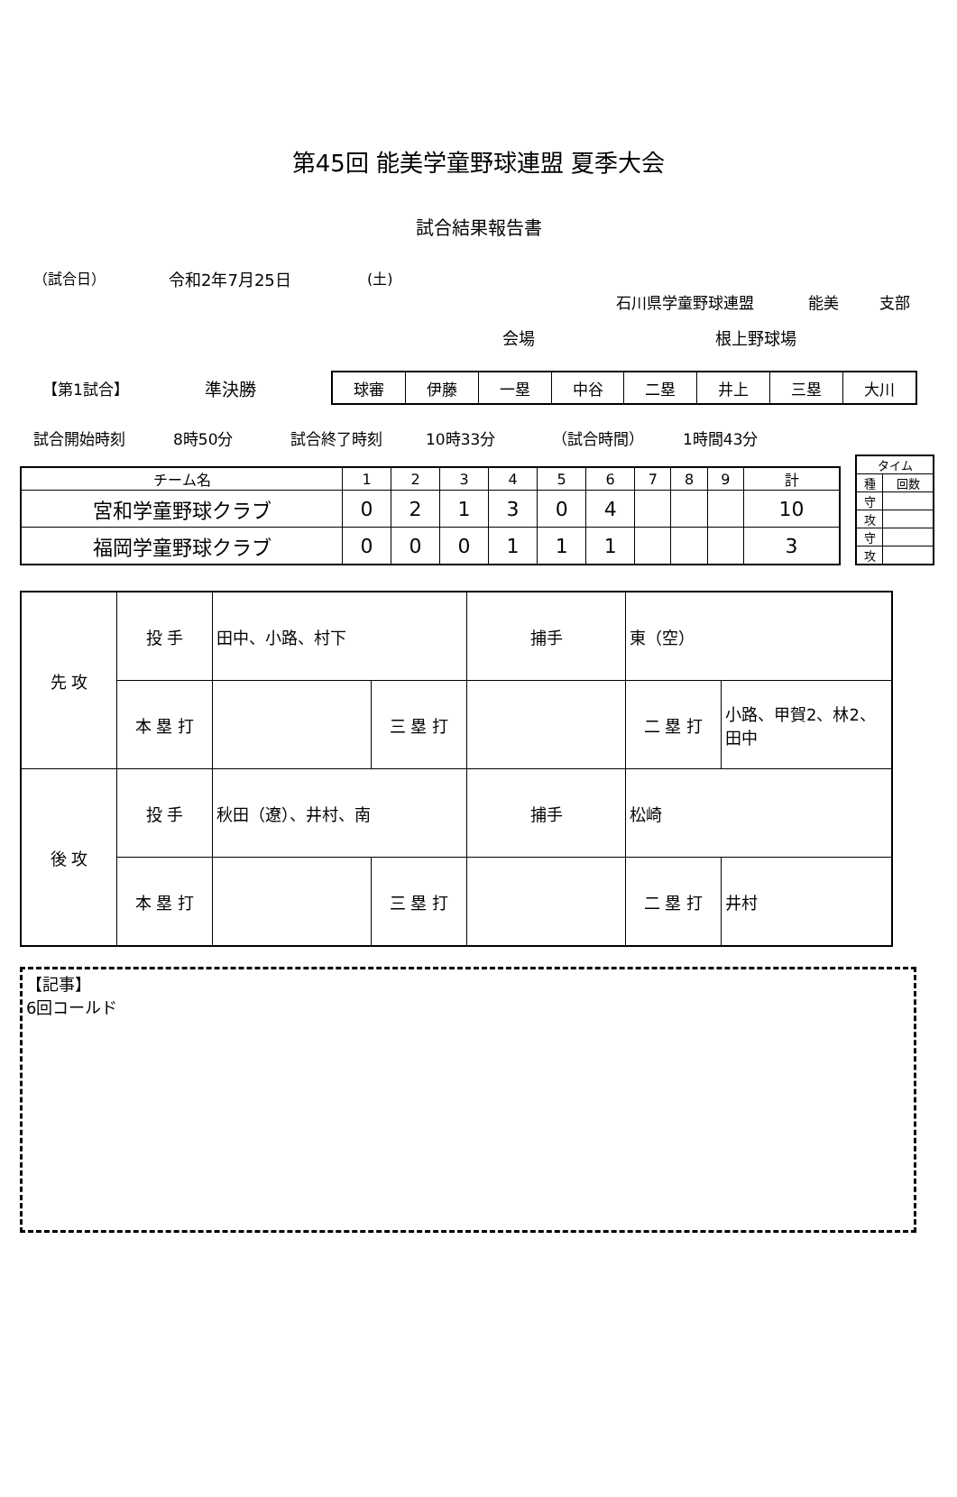第45回 能美学童野球連盟 夏季大会
試合結果報告書
（試合日） 令和2年7月25日 (土)
石川県学童野球連盟 能美 支部
会場 根上野球場
【第1試合】 準決勝
| 球審 | 伊藤 | 一塁 | 中谷 | 二塁 | 井上 | 三塁 | 大川 |
試合開始時刻 8時50分 試合終了時刻 10時33分 （試合時間） 1時間43分
| チーム名 | 1 | 2 | 3 | 4 | 5 | 6 | 7 | 8 | 9 | 計 |
| --- | --- | --- | --- | --- | --- | --- | --- | --- | --- | --- |
| 宮和学童野球クラブ | 0 | 2 | 1 | 3 | 0 | 4 | | | | 10 |
| 福岡学童野球クラブ | 0 | 0 | 0 | 1 | 1 | 1 | | | | 3 |
| タイム | |
| --- | --- |
| 種 | 回数 |
| 守 | |
| 攻 | |
| 守 | |
| 攻 | |
| 先 攻 | 投 手 | 田中、小路、村下 | | 捕手 | 東（空） | |
| | 本 塁 打 | | 三 塁 打 | | 二 塁 打 | 小路、甲賀2、林2、田中 |
| 後 攻 | 投 手 | 秋田（遼）、井村、南 | | 捕手 | 松崎 | |
| | 本 塁 打 | | 三 塁 打 | | 二 塁 打 | 井村 |
【記事】
6回コールド